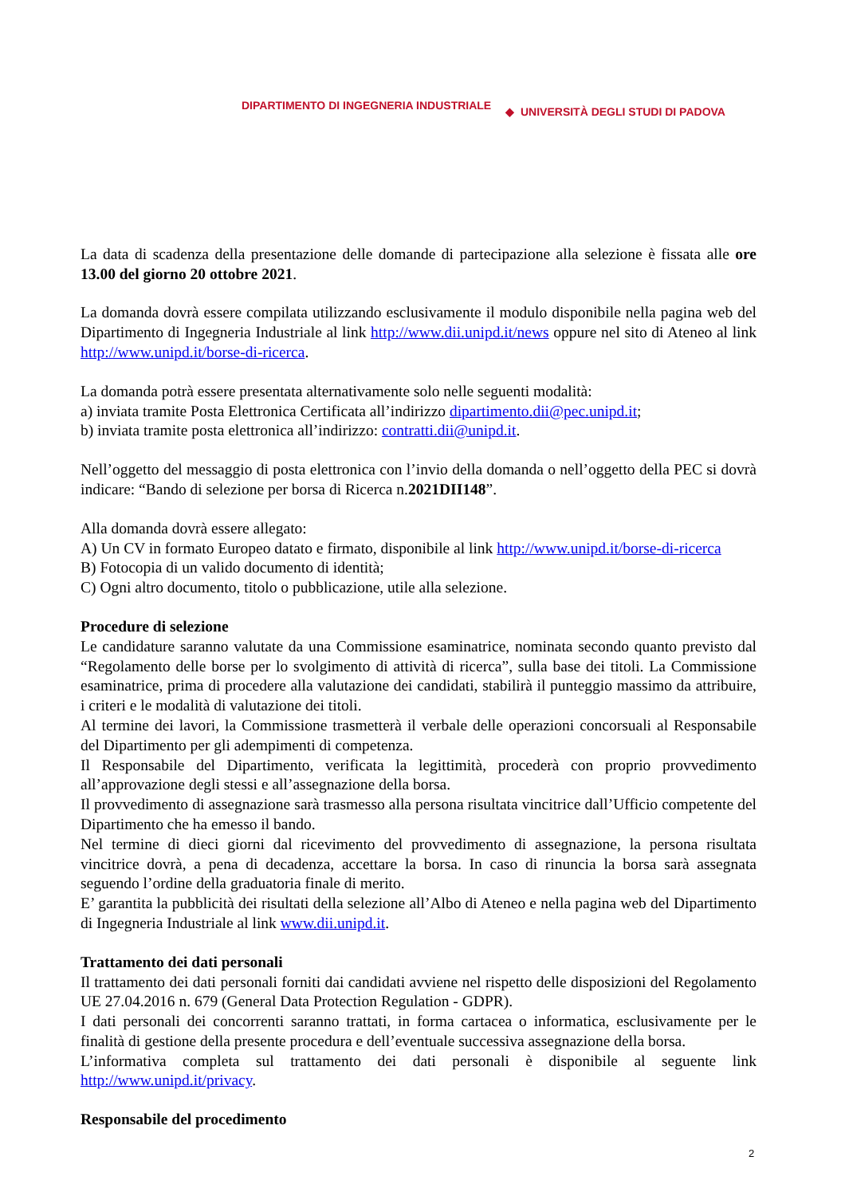DIPARTIMENTO DI INGEGNERIA INDUSTRIALE ◆ UNIVERSITÀ DEGLI STUDI DI PADOVA
La data di scadenza della presentazione delle domande di partecipazione alla selezione è fissata alle ore 13.00 del giorno 20 ottobre 2021.
La domanda dovrà essere compilata utilizzando esclusivamente il modulo disponibile nella pagina web del Dipartimento di Ingegneria Industriale al link http://www.dii.unipd.it/news oppure nel sito di Ateneo al link http://www.unipd.it/borse-di-ricerca.
La domanda potrà essere presentata alternativamente solo nelle seguenti modalità:
a) inviata tramite Posta Elettronica Certificata all’indirizzo dipartimento.dii@pec.unipd.it;
b) inviata tramite posta elettronica all’indirizzo: contratti.dii@unipd.it.
Nell’oggetto del messaggio di posta elettronica con l’invio della domanda o nell’oggetto della PEC si dovrà indicare: “Bando di selezione per borsa di Ricerca n.2021DII148”.
Alla domanda dovrà essere allegato:
A) Un CV in formato Europeo datato e firmato, disponibile al link http://www.unipd.it/borse-di-ricerca
B) Fotocopia di un valido documento di identità;
C) Ogni altro documento, titolo o pubblicazione, utile alla selezione.
Procedure di selezione
Le candidature saranno valutate da una Commissione esaminatrice, nominata secondo quanto previsto dal “Regolamento delle borse per lo svolgimento di attività di ricerca”, sulla base dei titoli. La Commissione esaminatrice, prima di procedere alla valutazione dei candidati, stabilirà il punteggio massimo da attribuire, i criteri e le modalità di valutazione dei titoli.
Al termine dei lavori, la Commissione trasmetterà il verbale delle operazioni concorsuali al Responsabile del Dipartimento per gli adempimenti di competenza.
Il Responsabile del Dipartimento, verificata la legittimità, procederà con proprio provvedimento all’approvazione degli stessi e all’assegnazione della borsa.
Il provvedimento di assegnazione sarà trasmesso alla persona risultata vincitrice dall’Ufficio competente del Dipartimento che ha emesso il bando.
Nel termine di dieci giorni dal ricevimento del provvedimento di assegnazione, la persona risultata vincitrice dovrà, a pena di decadenza, accettare la borsa. In caso di rinuncia la borsa sarà assegnata seguendo l’ordine della graduatoria finale di merito.
E’ garantita la pubblicità dei risultati della selezione all’Albo di Ateneo e nella pagina web del Dipartimento di Ingegneria Industriale al link www.dii.unipd.it.
Trattamento dei dati personali
Il trattamento dei dati personali forniti dai candidati avviene nel rispetto delle disposizioni del Regolamento UE 27.04.2016 n. 679 (General Data Protection Regulation - GDPR).
I dati personali dei concorrenti saranno trattati, in forma cartacea o informatica, esclusivamente per le finalità di gestione della presente procedura e dell’eventuale successiva assegnazione della borsa.
L’informativa completa sul trattamento dei dati personali è disponibile al seguente link http://www.unipd.it/privacy.
Responsabile del procedimento
2